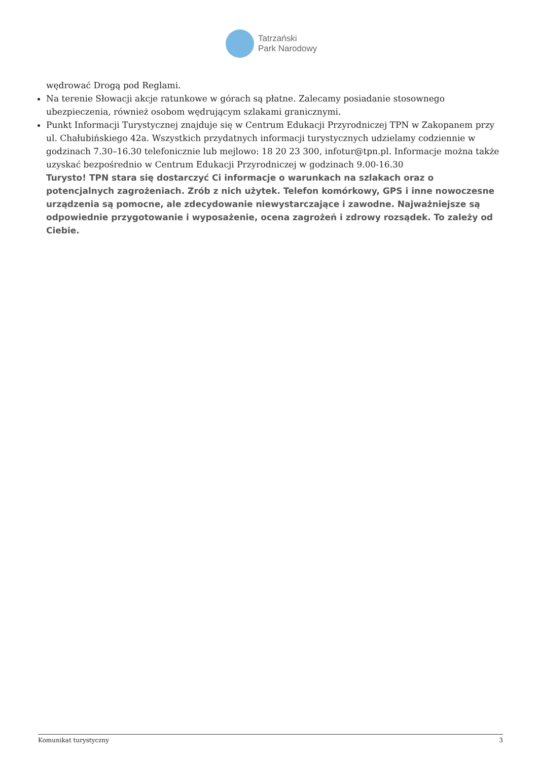Tatrzański
Park Narodowy
wędrować Drogą pod Reglami.
Na terenie Słowacji akcje ratunkowe w górach są płatne. Zalecamy posiadanie stosownego ubezpieczenia, również osobom wędrującym szlakami granicznymi.
Punkt Informacji Turystycznej znajduje się w Centrum Edukacji Przyrodniczej TPN w Zakopanem przy ul. Chałubińskiego 42a. Wszystkich przydatnych informacji turystycznych udzielamy codziennie w godzinach 7.30–16.30 telefonicznie lub mejlowo: 18 20 23 300, infotur@tpn.pl. Informacje można także uzyskać bezpośrednio w Centrum Edukacji Przyrodniczej w godzinach 9.00-16.30
Turysto! TPN stara się dostarczyć Ci informacje o warunkach na szlakach oraz o potencjalnych zagrożeniach. Zrób z nich użytek. Telefon komórkowy, GPS i inne nowoczesne urządzenia są pomocne, ale zdecydowanie niewystarczające i zawodne. Najważniejsze są odpowiednie przygotowanie i wyposażenie, ocena zagrożeń i zdrowy rozsądek. To zależy od Ciebie.
Komunikat turystyczny 3